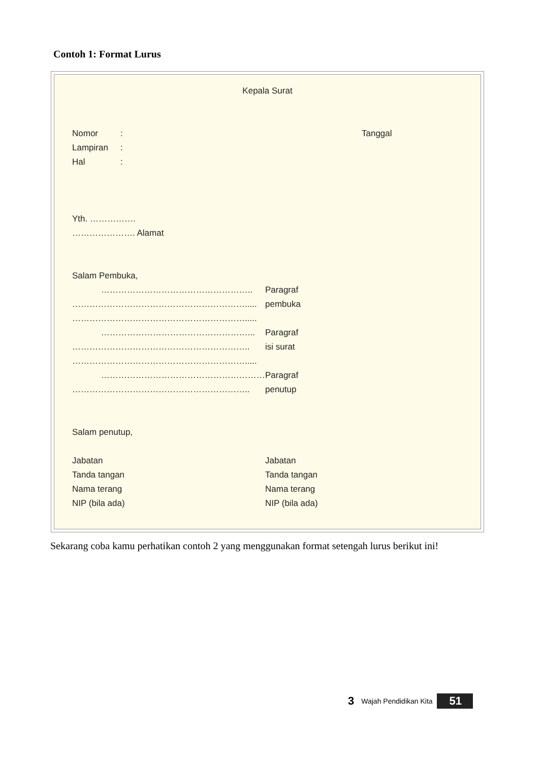Contoh 1: Format Lurus
Kepala Surat
Nomor: Tanggal
Lampiran:
Hal:
Yth. …………….
…………………. Alamat
Salam Pembuka,
…………………………………………….. Paragraf
……………………………………………………..... pembuka
…………………………………………………….....
……………………………………………... Paragraf
…………………………………………………….. isi surat
…………………………………………………….....
………………………………………………… Paragraf
…………………………………………………….. penutup
Salam penutup,
Jabatan Jabatan
Tanda tangan Tanda tangan
Nama terang Nama terang
NIP (bila ada) NIP (bila ada)
Sekarang coba kamu perhatikan contoh 2 yang menggunakan format setengah lurus berikut ini!
3 Wajah Pendidikan Kita 51